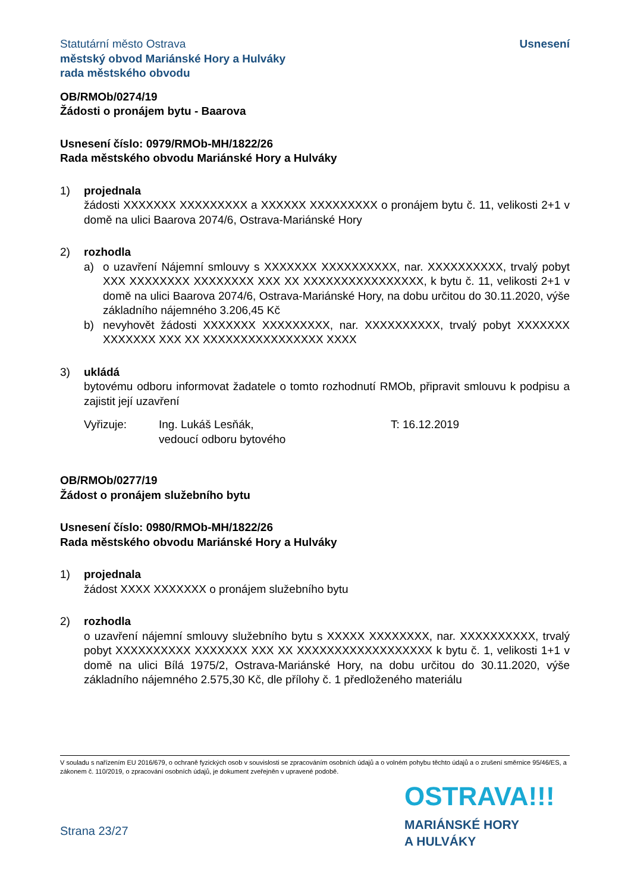Statutární město Ostrava
městský obvod Mariánské Hory a Hulváky
rada městského obvodu
Usnesení
OB/RMOb/0274/19
Žádosti o pronájem bytu - Baarova
Usnesení číslo: 0979/RMOb-MH/1822/26
Rada městského obvodu Mariánské Hory a Hulváky
1) projednala
žádosti XXXXXXX XXXXXXXXX a XXXXXX XXXXXXXXX o pronájem bytu č. 11, velikosti 2+1 v domě na ulici Baarova 2074/6, Ostrava-Mariánské Hory
2) rozhodla
a) o uzavření Nájemní smlouvy s XXXXXXX XXXXXXXXXX, nar. XXXXXXXXXX, trvalý pobyt XXX XXXXXXXX XXXXXXXX XXX XX XXXXXXXXXXXXXXXX, k bytu č. 11, velikosti 2+1 v domě na ulici Baarova 2074/6, Ostrava-Mariánské Hory, na dobu určitou do 30.11.2020, výše základního nájemného 3.206,45 Kč
b) nevyhovět žádosti XXXXXXX XXXXXXXXX, nar. XXXXXXXXXX, trvalý pobyt XXXXXXX XXXXXXX XXX XX XXXXXXXXXXXXXXXX XXXX
3) ukládá
bytovému odboru informovat žadatele o tomto rozhodnutí RMOb, připravit smlouvu k podpisu a zajistit její uzavření
Vyřizuje: Ing. Lukáš Lesňák,
vedoucí odboru bytového
T: 16.12.2019
OB/RMOb/0277/19
Žádost o pronájem služebního bytu
Usnesení číslo: 0980/RMOb-MH/1822/26
Rada městského obvodu Mariánské Hory a Hulváky
1) projednala
žádost XXXX XXXXXXX o pronájem služebního bytu
2) rozhodla
o uzavření nájemní smlouvy služebního bytu s XXXXX XXXXXXXX, nar. XXXXXXXXXX, trvalý pobyt XXXXXXXXXX XXXXXXX XXX XX XXXXXXXXXXXXXXXXXX k bytu č. 1, velikosti 1+1 v domě na ulici Bílá 1975/2, Ostrava-Mariánské Hory, na dobu určitou do 30.11.2020, výše základního nájemného 2.575,30 Kč, dle přílohy č. 1 předloženého materiálu
V souladu s nařízením EU 2016/679, o ochraně fyzických osob v souvislosti se zpracováním osobních údajů a o volném pohybu těchto údajů a o zrušení směrnice 95/46/ES, a zákonem č. 110/2019, o zpracování osobních údajů, je dokument zveřejněn v upravené podobě.
OSTRAVA!!!
MARIÁNSKÉ HORY
A HULVÁKY
Strana 23/27